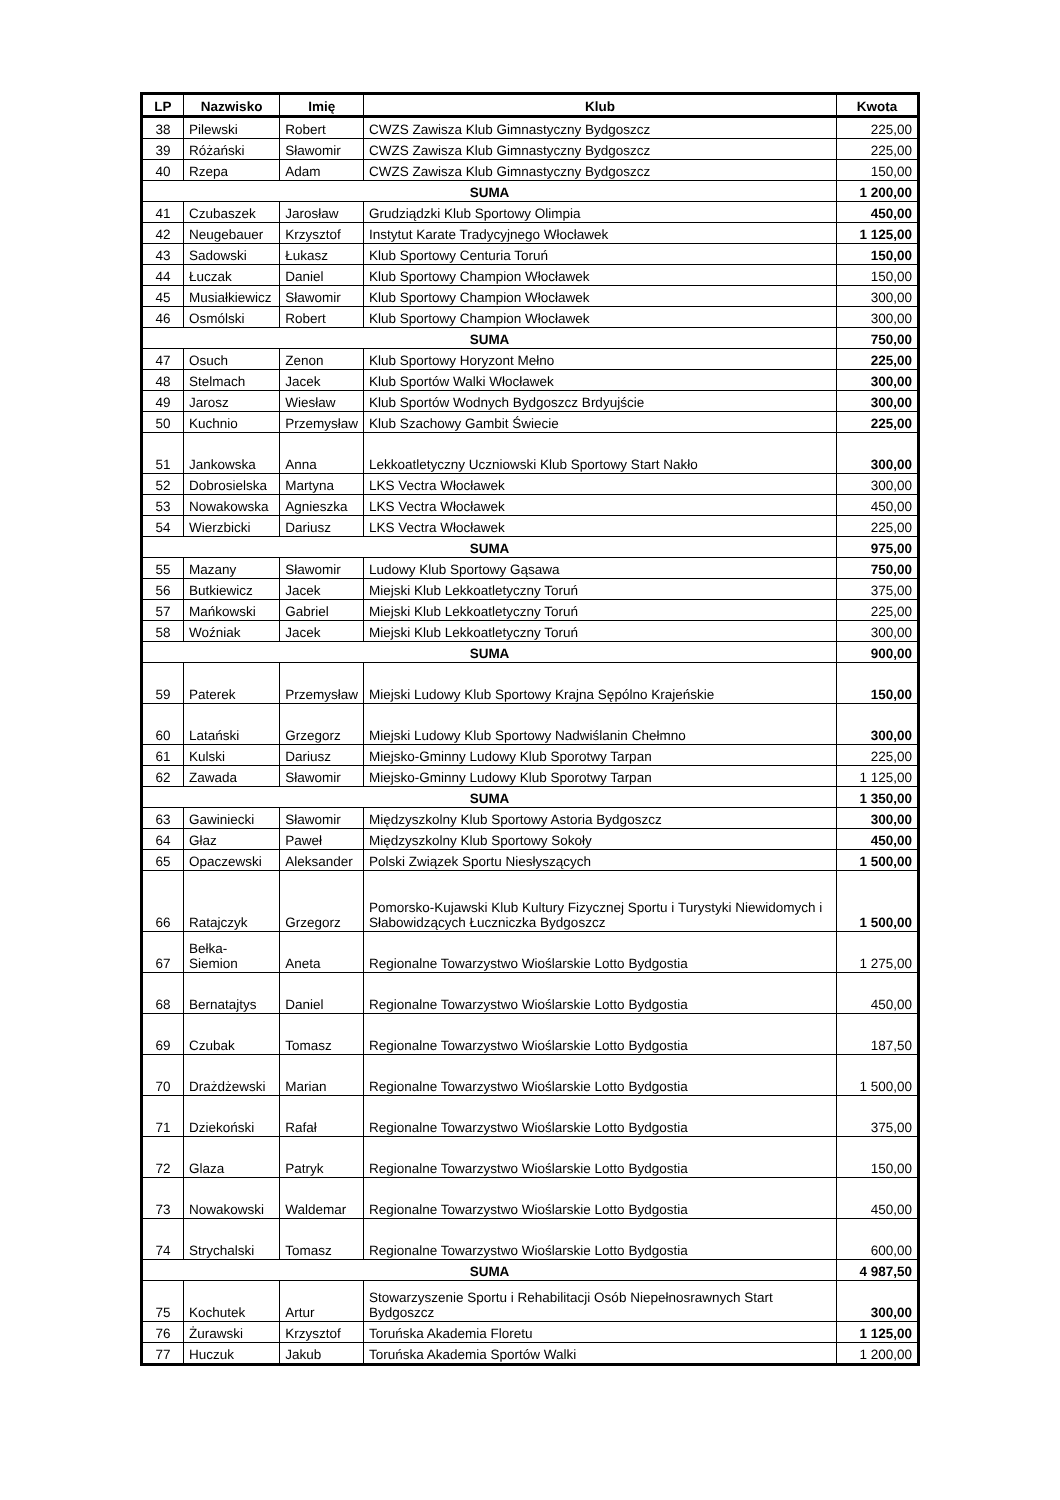| LP | Nazwisko | Imię | Klub | Kwota |
| --- | --- | --- | --- | --- |
| 38 | Pilewski | Robert | CWZS Zawisza Klub Gimnastyczny Bydgoszcz | 225,00 |
| 39 | Różański | Sławomir | CWZS Zawisza Klub Gimnastyczny Bydgoszcz | 225,00 |
| 40 | Rzepa | Adam | CWZS Zawisza Klub Gimnastyczny Bydgoszcz | 150,00 |
| SUMA | | | | 1 200,00 |
| 41 | Czubaszek | Jarosław | Grudziądzki Klub Sportowy Olimpia | 450,00 |
| 42 | Neugebauer | Krzysztof | Instytut Karate Tradycyjnego Włocławek | 1 125,00 |
| 43 | Sadowski | Łukasz | Klub Sportowy Centuria Toruń | 150,00 |
| 44 | Łuczak | Daniel | Klub Sportowy Champion Włocławek | 150,00 |
| 45 | Musiałkiewicz | Sławomir | Klub Sportowy Champion Włocławek | 300,00 |
| 46 | Osmólski | Robert | Klub Sportowy Champion Włocławek | 300,00 |
| SUMA | | | | 750,00 |
| 47 | Osuch | Zenon | Klub Sportowy Horyzont Mełno | 225,00 |
| 48 | Stelmach | Jacek | Klub Sportów Walki Włocławek | 300,00 |
| 49 | Jarosz | Wiesław | Klub Sportów Wodnych Bydgoszcz Brdyujście | 300,00 |
| 50 | Kuchnio | Przemysław | Klub Szachowy Gambit Świecie | 225,00 |
| 51 | Jankowska | Anna | Lekkoatletyczny Uczniowski Klub Sportowy Start Nakło | 300,00 |
| 52 | Dobrosielska | Martyna | LKS Vectra Włocławek | 300,00 |
| 53 | Nowakowska | Agnieszka | LKS Vectra Włocławek | 450,00 |
| 54 | Wierzbicki | Dariusz | LKS Vectra Włocławek | 225,00 |
| SUMA | | | | 975,00 |
| 55 | Mazany | Sławomir | Ludowy Klub Sportowy Gąsawa | 750,00 |
| 56 | Butkiewicz | Jacek | Miejski Klub Lekkoatletyczny Toruń | 375,00 |
| 57 | Mańkowski | Gabriel | Miejski Klub Lekkoatletyczny Toruń | 225,00 |
| 58 | Woźniak | Jacek | Miejski Klub Lekkoatletyczny Toruń | 300,00 |
| SUMA | | | | 900,00 |
| 59 | Paterek | Przemysław | Miejski Ludowy Klub Sportowy Krajna Sępólno Krajeńskie | 150,00 |
| 60 | Latański | Grzegorz | Miejski Ludowy Klub Sportowy Nadwiślanin Chełmno | 300,00 |
| 61 | Kulski | Dariusz | Miejsko-Gminny Ludowy Klub Sporotwy Tarpan | 225,00 |
| 62 | Zawada | Sławomir | Miejsko-Gminny Ludowy Klub Sporotwy Tarpan | 1 125,00 |
| SUMA | | | | 1 350,00 |
| 63 | Gawiniecki | Sławomir | Międzyszkolny Klub Sportowy Astoria Bydgoszcz | 300,00 |
| 64 | Głaz | Paweł | Międzyszkolny Klub Sportowy Sokoły | 450,00 |
| 65 | Opaczewski | Aleksander | Polski Związek Sportu Niesłyszących | 1 500,00 |
| 66 | Ratajczyk | Grzegorz | Pomorsko-Kujawski Klub Kultury Fizycznej Sportu i Turystyki Niewidomych i Słabowidzących Łuczniczka Bydgoszcz | 1 500,00 |
| 67 | Bełka-Siemion | Aneta | Regionalne Towarzystwo Wioślarskie Lotto Bydgostia | 1 275,00 |
| 68 | Bernatajtys | Daniel | Regionalne Towarzystwo Wioślarskie Lotto Bydgostia | 450,00 |
| 69 | Czubak | Tomasz | Regionalne Towarzystwo Wioślarskie Lotto Bydgostia | 187,50 |
| 70 | Drażdżewski | Marian | Regionalne Towarzystwo Wioślarskie Lotto Bydgostia | 1 500,00 |
| 71 | Dziekoński | Rafał | Regionalne Towarzystwo Wioślarskie Lotto Bydgostia | 375,00 |
| 72 | Glaza | Patryk | Regionalne Towarzystwo Wioślarskie Lotto Bydgostia | 150,00 |
| 73 | Nowakowski | Waldemar | Regionalne Towarzystwo Wioślarskie Lotto Bydgostia | 450,00 |
| 74 | Strychalski | Tomasz | Regionalne Towarzystwo Wioślarskie Lotto Bydgostia | 600,00 |
| SUMA | | | | 4 987,50 |
| 75 | Kochutek | Artur | Stowarzyszenie Sportu i Rehabilitacji Osób Niepełnosrawnych Start Bydgoszcz | 300,00 |
| 76 | Żurawski | Krzysztof | Toruńska Akademia Floretu | 1 125,00 |
| 77 | Huczuk | Jakub | Toruńska Akademia Sportów Walki | 1 200,00 |